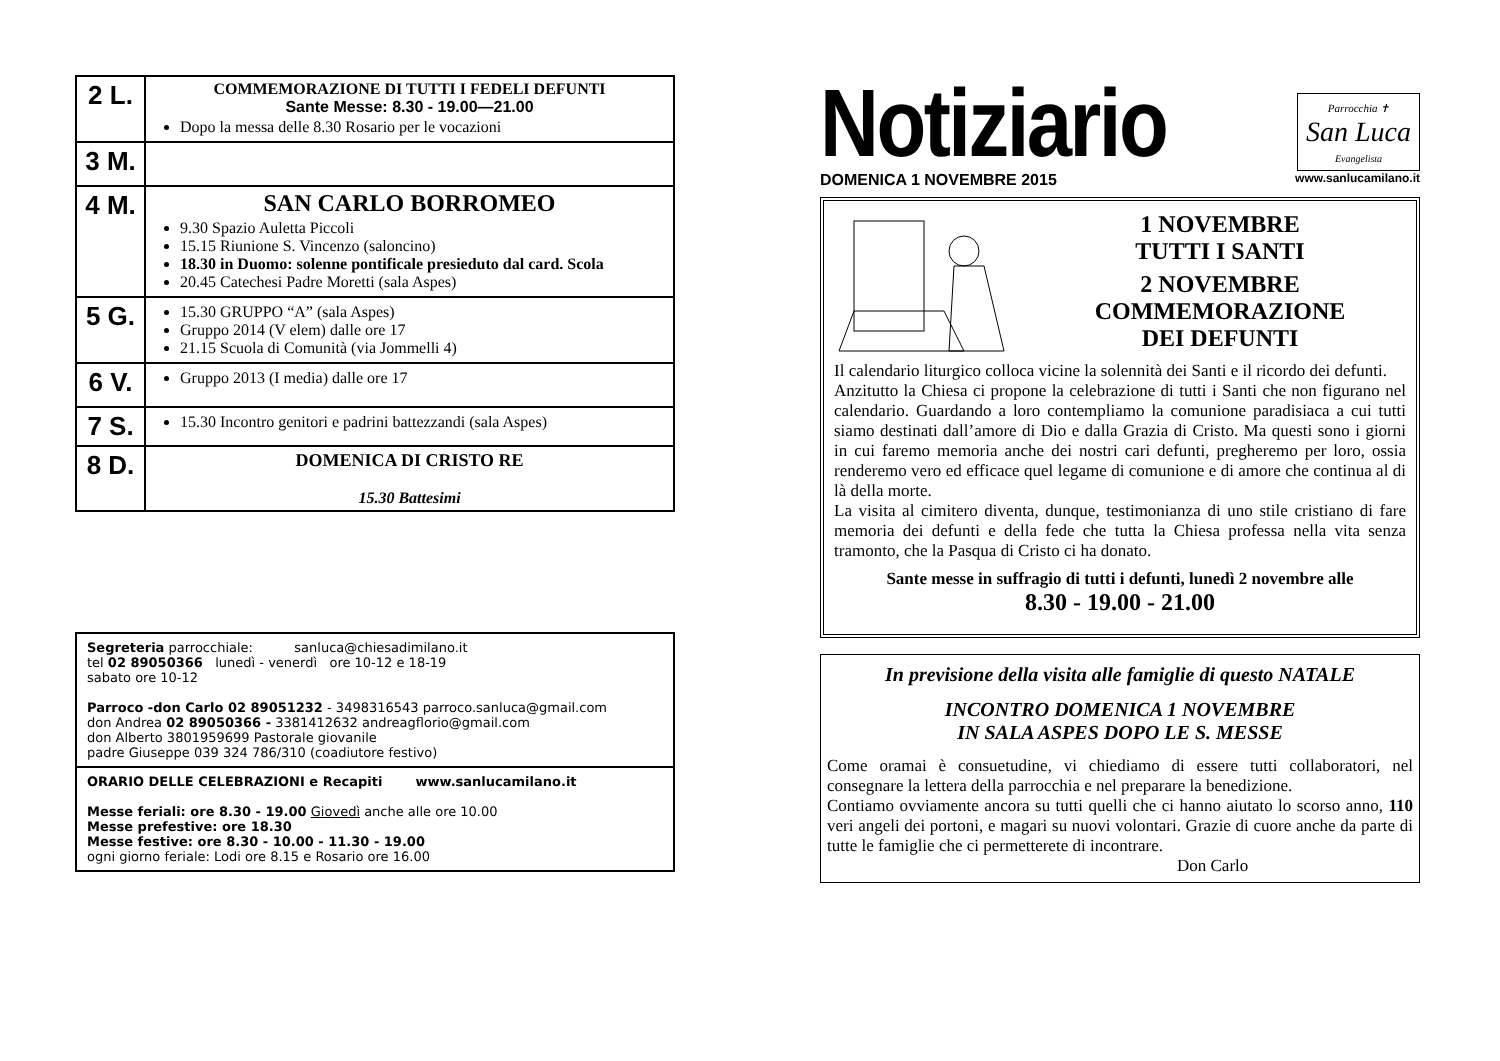| 2 L. | COMMEMORAZIONE DI TUTTI I FEDELI DEFUNTI Sante Messe: 8.30 - 19.00—21.00 Dopo la messa delle 8.30 Rosario per le vocazioni |
| 3 M. | |
| 4 M. | SAN CARLO BORROMEO 9.30 Spazio Auletta Piccoli 15.15 Riunione S. Vincenzo (saloncino) 18.30 in Duomo: solenne pontificale presieduto dal card. Scola 20.45 Catechesi Padre Moretti (sala Aspes) |
| 5 G. | 15.30 GRUPPO “A” (sala Aspes) Gruppo 2014 (V elem) dalle ore 17 21.15 Scuola di Comunità (via Jommelli 4) |
| 6 V. | Gruppo 2013 (I media) dalle ore 17 |
| 7 S. | 15.30 Incontro genitori e padrini battezzandi (sala Aspes) |
| 8 D. | DOMENICA DI CRISTO RE 15.30 Battesimi |
Segreteria parrocchiale: sanluca@chiesadimilano.it
tel 02 89050366 lunedì - venerdì ore 10-12 e 18-19
sabato ore 10-12
Parroco -don Carlo 02 89051232 - 3498316543 parroco.sanluca@gmail.com
don Andrea 02 89050366 - 3381412632 andreagflorio@gmail.com
don Alberto 3801959699 Pastorale giovanile
padre Giuseppe 039 324 786/310 (coadiutore festivo)
ORARIO DELLE CELEBRAZIONI e Recapiti www.sanlucamilano.it
Messe feriali: ore 8.30 - 19.00 Giovedì anche alle ore 10.00
Messe prefestive: ore 18.30
Messe festive: ore 8.30 - 10.00 - 11.30 - 19.00
ogni giorno feriale: Lodi ore 8.15 e Rosario ore 16.00
Notiziario
Parrocchia ✝
San Luca
Evangelista
DOMENICA 1 NOVEMBRE 2015 www.sanlucamilano.it
1 NOVEMBRE
TUTTI I SANTI
2 NOVEMBRE
COMMEMORAZIONE
DEI DEFUNTI
Il calendario liturgico colloca vicine la solennità dei Santi e il ricordo dei defunti.
Anzitutto la Chiesa ci propone la celebrazione di tutti i Santi che non figurano nel calendario. Guardando a loro contempliamo la comunione paradisiaca a cui tutti siamo destinati dall’amore di Dio e dalla Grazia di Cristo. Ma questi sono i giorni in cui faremo memoria anche dei nostri cari defunti, pregheremo per loro, ossia renderemo vero ed efficace quel legame di comunione e di amore che continua al di là della morte.
La visita al cimitero diventa, dunque, testimonianza di uno stile cristiano di fare memoria dei defunti e della fede che tutta la Chiesa professa nella vita senza tramonto, che la Pasqua di Cristo ci ha donato.
Sante messe in suffragio di tutti i defunti, lunedì 2 novembre alle
8.30 - 19.00 - 21.00
In previsione della visita alle famiglie di questo NATALE
INCONTRO DOMENICA 1 NOVEMBRE
IN SALA ASPES DOPO LE S. MESSE
Come oramai è consuetudine, vi chiediamo di essere tutti collaboratori, nel consegnare la lettera della parrocchia e nel preparare la benedizione.
Contiamo ovviamente ancora su tutti quelli che ci hanno aiutato lo scorso anno, 110 veri angeli dei portoni, e magari su nuovi volontari. Grazie di cuore anche da parte di tutte le famiglie che ci permetterete di incontrare.
Don Carlo